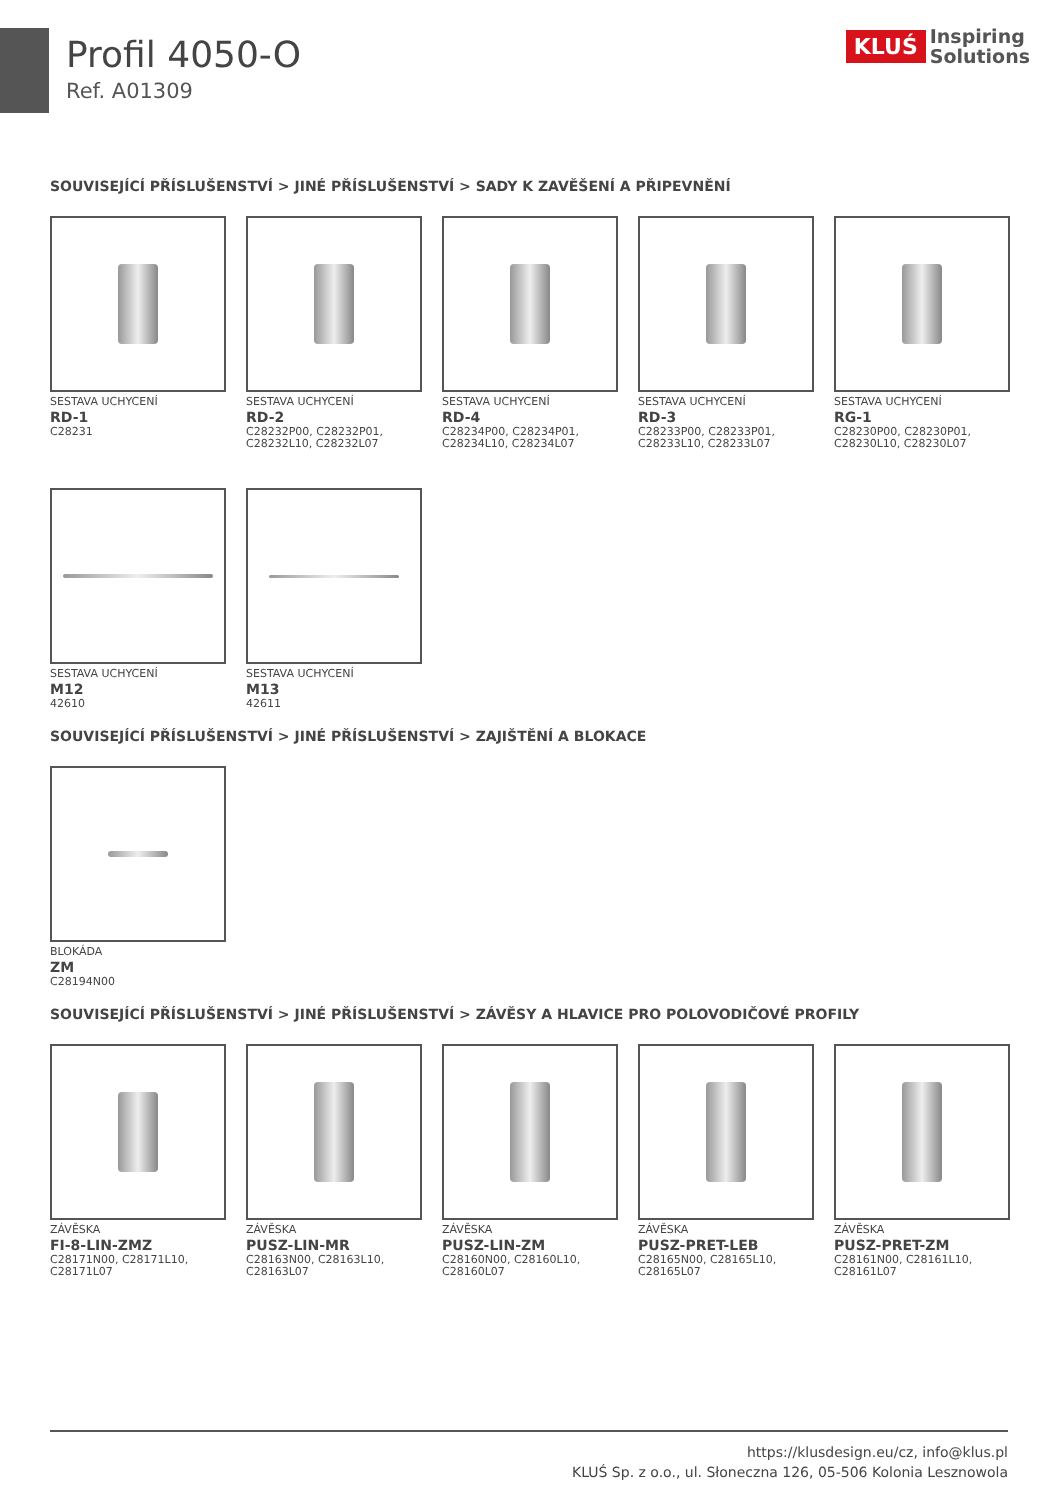Profil 4050-O
Ref. A01309
KLUŚ Inspiring
Solutions
SOUVISEJÍCÍ PŘÍSLUŠENSTVÍ > JINÉ PŘÍSLUŠENSTVÍ > SADY K ZAVĚŠENÍ A PŘIPEVNĚNÍ
SESTAVA UCHYCENÍ
RD-1
C28231
SESTAVA UCHYCENÍ
RD-2
C28232P00, C28232P01, C28232L10, C28232L07
SESTAVA UCHYCENÍ
RD-4
C28234P00, C28234P01, C28234L10, C28234L07
SESTAVA UCHYCENÍ
RD-3
C28233P00, C28233P01, C28233L10, C28233L07
SESTAVA UCHYCENÍ
RG-1
C28230P00, C28230P01, C28230L10, C28230L07
SESTAVA UCHYCENÍ
M12
42610
SESTAVA UCHYCENÍ
M13
42611
SOUVISEJÍCÍ PŘÍSLUŠENSTVÍ > JINÉ PŘÍSLUŠENSTVÍ > ZAJIŠTĚNÍ A BLOKACE
BLOKÁDA
ZM
C28194N00
SOUVISEJÍCÍ PŘÍSLUŠENSTVÍ > JINÉ PŘÍSLUŠENSTVÍ > ZÁVĚSY A HLAVICE PRO POLOVODIČOVÉ PROFILY
ZÁVĚSKA
FI-8-LIN-ZMZ
C28171N00, C28171L10, C28171L07
ZÁVĚSKA
PUSZ-LIN-MR
C28163N00, C28163L10, C28163L07
ZÁVĚSKA
PUSZ-LIN-ZM
C28160N00, C28160L10, C28160L07
ZÁVĚSKA
PUSZ-PRET-LEB
C28165N00, C28165L10, C28165L07
ZÁVĚSKA
PUSZ-PRET-ZM
C28161N00, C28161L10, C28161L07
https://klusdesign.eu/cz, info@klus.pl
KLUŚ Sp. z o.o., ul. Słoneczna 126, 05-506 Kolonia Lesznowola